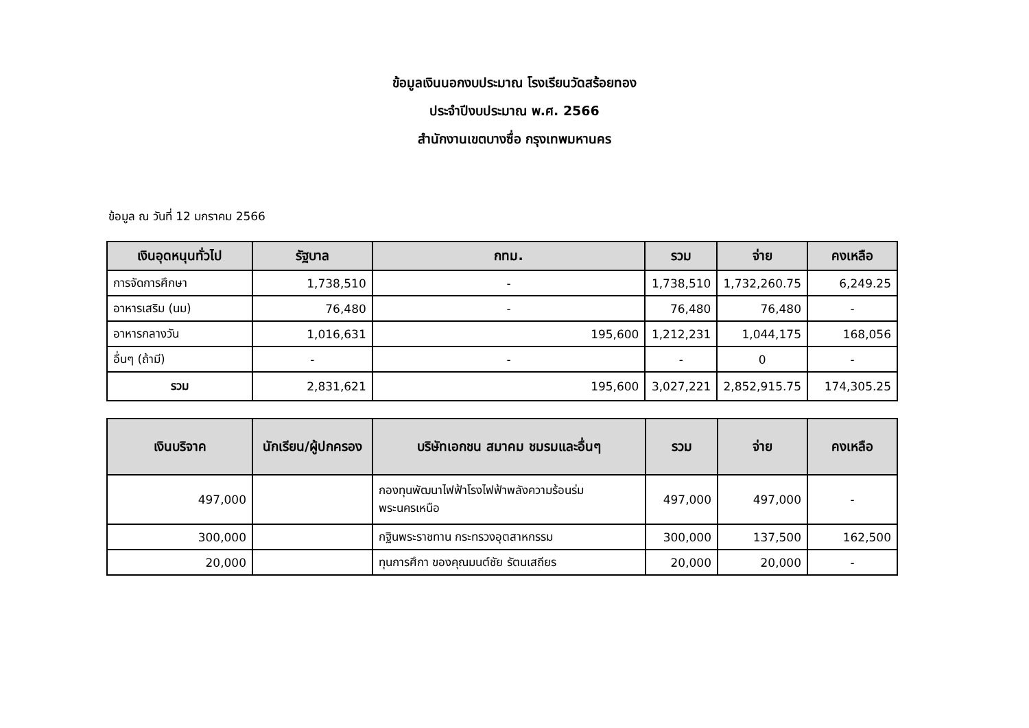ข้อมูลเงินนอกงบประมาณ โรงเรียนวัดสร้อยทอง
ประจำปีงบประมาณ พ.ศ. 2566
สำนักงานเขตบางซื่อ กรุงเทพมหานคร
ข้อมูล ณ วันที่ 12 มกราคม 2566
| เงินอุดหนุนทั่วไป | รัฐบาล | กทม. | รวม | จ่าย | คงเหลือ |
| --- | --- | --- | --- | --- | --- |
| การจัดการศึกษา | 1,738,510 | - | 1,738,510 | 1,732,260.75 | 6,249.25 |
| อาหารเสริม (นม) | 76,480 | - | 76,480 | 76,480 | - |
| อาหารกลางวัน | 1,016,631 | 195,600 | 1,212,231 | 1,044,175 | 168,056 |
| อื่นๆ (ถ้ามี) | - | - | - | 0 | - |
| รวม | 2,831,621 | 195,600 | 3,027,221 | 2,852,915.75 | 174,305.25 |
| เงินบริจาค | นักเรียน/ผู้ปกครอง | บริษัทเอกชน สมาคม ชมรมและอื่นๆ | รวม | จ่าย | คงเหลือ |
| --- | --- | --- | --- | --- | --- |
| 497,000 | | กองทุนพัฒนาไฟฟ้าโรงไฟฟ้าพลังความร้อนร่มพระนครเหนือ | 497,000 | 497,000 | - |
| 300,000 | | กฐินพระราชทาน กระทรวงอุตสาหกรรม | 300,000 | 137,500 | 162,500 |
| 20,000 | | ทุนการศึกา ของคุณมนต์ชัย รัตนเสถียร | 20,000 | 20,000 | - |